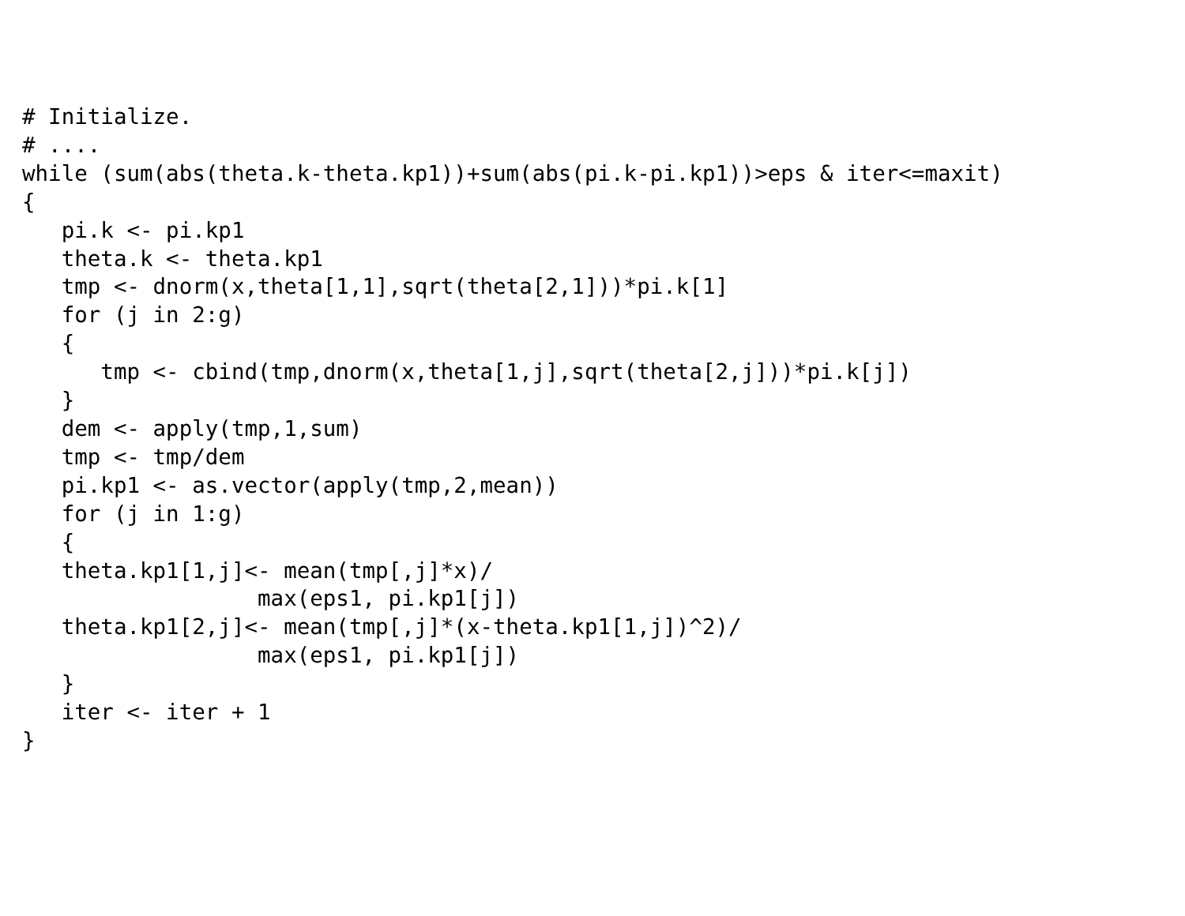# Initialize.
# ....
while (sum(abs(theta.k-theta.kp1))+sum(abs(pi.k-pi.kp1))>eps & iter<=maxit)
{
   pi.k <- pi.kp1
   theta.k <- theta.kp1
   tmp <- dnorm(x,theta[1,1],sqrt(theta[2,1]))*pi.k[1]
   for (j in 2:g)
   {
      tmp <- cbind(tmp,dnorm(x,theta[1,j],sqrt(theta[2,j]))*pi.k[j])
   }
   dem <- apply(tmp,1,sum)
   tmp <- tmp/dem
   pi.kp1 <- as.vector(apply(tmp,2,mean))
   for (j in 1:g)
   {
   theta.kp1[1,j]<- mean(tmp[,j]*x)/
                  max(eps1, pi.kp1[j])
   theta.kp1[2,j]<- mean(tmp[,j]*(x-theta.kp1[1,j])^2)/
                  max(eps1, pi.kp1[j])
   }
   iter <- iter + 1
}